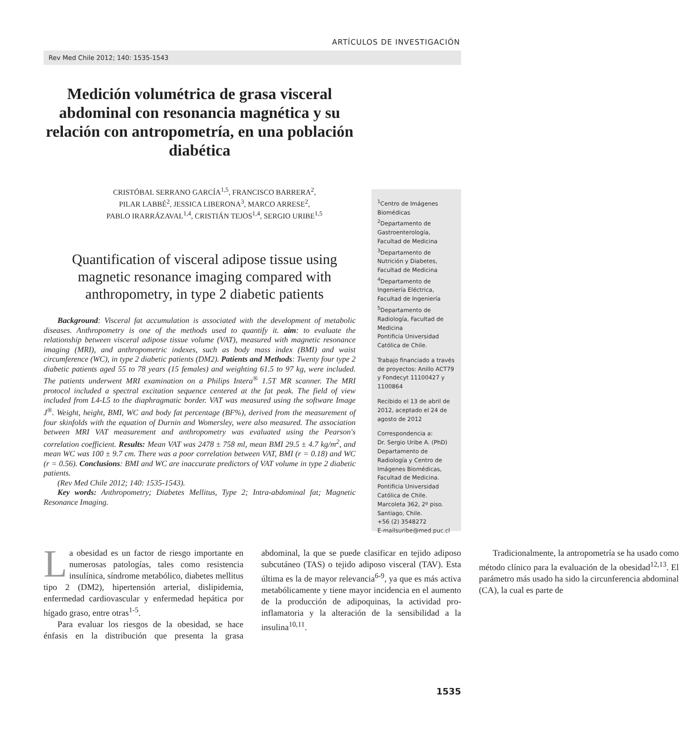ARTÍCULOS DE INVESTIGACIÓN
Rev Med Chile 2012; 140: 1535-1543
Medición volumétrica de grasa visceral abdominal con resonancia magnética y su relación con antropometría, en una población diabética
CRISTÓBAL SERRANO GARCÍA<sup>1,5</sup>, FRANCISCO BARRERA<sup>2</sup>,
PILAR LABBÉ<sup>2</sup>, JESSICA LIBERONA<sup>3</sup>, MARCO ARRESE<sup>2</sup>,
PABLO IRARRÁZAVAL<sup>1,4</sup>, CRISTIÁN TEJOS<sup>1,4</sup>, SERGIO URIBE<sup>1,5</sup>
Quantification of visceral adipose tissue using magnetic resonance imaging compared with anthropometry, in type 2 diabetic patients
Background: Visceral fat accumulation is associated with the development of metabolic diseases. Anthropometry is one of the methods used to quantify it. aim: to evaluate the relationship between visceral adipose tissue volume (VAT), measured with magnetic resonance imaging (MRI), and anthropometric indexes, such as body mass index (BMI) and waist circumference (WC), in type 2 diabetic patients (DM2). Patients and Methods: Twenty four type 2 diabetic patients aged 55 to 78 years (15 females) and weighting 61.5 to 97 kg, were included. The patients underwent MRI examination on a Philips Intera<sup>®</sup> 1.5T MR scanner. The MRI protocol included a spectral excitation sequence centered at the fat peak. The field of view included from L4-L5 to the diaphragmatic border. VAT was measured using the software Image J<sup>®</sup>. Weight, height, BMI, WC and body fat percentage (BF%), derived from the measurement of four skinfolds with the equation of Durnin and Womersley, were also measured. The association between MRI VAT measurement and anthropometry was evaluated using the Pearson's correlation coefficient. Results: Mean VAT was 2478 ± 758 ml, mean BMI 29.5 ± 4.7 kg/m<sup>2</sup>, and mean WC was 100 ± 9.7 cm. There was a poor correlation between VAT, BMI (r = 0.18) and WC (r = 0.56). Conclusions: BMI and WC are inaccurate predictors of VAT volume in type 2 diabetic patients.
(Rev Med Chile 2012; 140: 1535-1543).
Key words: Anthropometry; Diabetes Mellitus, Type 2; Intra-abdominal fat; Magnetic Resonance Imaging.
<sup>1</sup> Centro de Imágenes Biomédicas
<sup>2</sup> Departamento de Gastroenterología, Facultad de Medicina
<sup>3</sup> Departamento de Nutrición y Diabetes, Facultad de Medicina
<sup>4</sup> Departamento de Ingeniería Eléctrica, Facultad de Ingeniería
<sup>5</sup> Departamento de Radiología, Facultad de Medicina
Pontificia Universidad Católica de Chile.
Trabajo financiado a través de proyectos: Anillo ACT79 y Fondecyt 11100427 y 1100864
Recibido el 13 de abril de 2012, aceptado el 24 de agosto de 2012
Correspondencia a:
Dr. Sergio Uribe A. (PhD)
Departamento de Radiología y Centro de Imágenes Biomédicas, Facultad de Medicina. Pontificia Universidad Católica de Chile.
Marcoleta 362, 2º piso. Santiago, Chile.
+56 (2) 3548272
E-mailsuribe@med.puc.cl
La obesidad es un factor de riesgo importante en numerosas patologías, tales como resistencia insulínica, síndrome metabólico, diabetes mellitus tipo 2 (DM2), hipertensión arterial, dislipidemia, enfermedad cardiovascular y enfermedad hepática por hígado graso, entre otras<sup>1-5</sup>.
Para evaluar los riesgos de la obesidad, se hace énfasis en la distribución que presenta la grasa abdominal, la que se puede clasificar en tejido adiposo subcutáneo (TAS) o tejido adiposo visceral (TAV). Esta última es la de mayor relevancia<sup>6-9</sup>, ya que es más activa metabólicamente y tiene mayor incidencia en el aumento de la producción de adipoquinas, la actividad pro-inflamatoria y la alteración de la sensibilidad a la insulina<sup>10,11</sup>.
Tradicionalmente, la antropometría se ha usado como método clínico para la evaluación de la obesidad<sup>12,13</sup>. El parámetro más usado ha sido la circunferencia abdominal (CA), la cual es parte de
1535